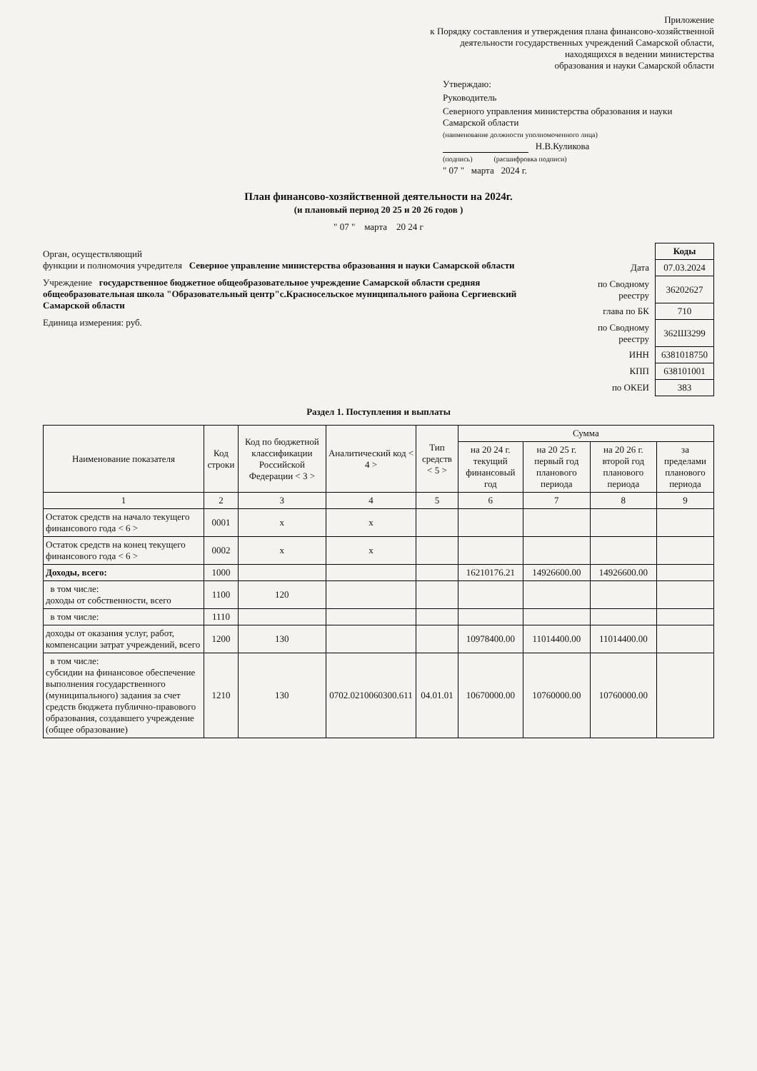Приложение
к Порядку составления и утверждения плана финансово-хозяйственной
деятельности государственных учреждений Самарской области,
находящихся в ведении министерства
образования и науки Самарской области
Утверждаю:
Руководитель
Северного управления министерства образования и науки Самарской области
(наименование должности уполномоченного лица)
Н.В.Куликова
(подпись) (расшифровка подписи)
" 07 " марта 2024 г.
План финансово-хозяйственной деятельности на 2024г.
(и плановый период 20 25 и 20 26 годов )
" 07 " марта 20 24 г
Орган, осуществляющий
функции и полномочия учредителя Северное управление министерства образования и науки Самарской области
Учреждение государственное бюджетное общеобразовательное учреждение Самарской области средняя общеобразовательная школа "Образовательный центр"с.Красносельское муниципального района Сергиевский Самарской области
Единица измерения: руб.
| | Коды |
| Дата | 07.03.2024 |
| по Сводному реестру | 36202627 |
| глава по БК | 710 |
| по Сводному реестру | 362Ш3299 |
| ИНН | 6381018750 |
| КПП | 638101001 |
| по ОКЕИ | 383 |
Раздел 1. Поступления и выплаты
| Наименование показателя | Код строки | Код по бюджетной классификации Российской Федерации < 3 > | Аналитический код < 4 > | Тип средств < 5 > | Сумма | | | |
| --- | --- | --- | --- | --- | --- | --- | --- | --- |
| | | | | | на 20 24 г. текущий финансовый год | на 20 25 г. первый год планового периода | на 20 26 г. второй год планового периода | за пределами планового периода |
| 1 | 2 | 3 | 4 | 5 | 6 | 7 | 8 | 9 |
| Остаток средств на начало текущего финансового года < 6 > | 0001 | x | x | | | | | |
| Остаток средств на конец текущего финансового года < 6 > | 0002 | x | x | | | | | |
| Доходы, всего: | 1000 | | | | 16210176.21 | 14926600.00 | 14926600.00 | |
| в том числе: доходы от собственности, всего | 1100 | 120 | | | | | | |
| в том числе: | 1110 | | | | | | | |
| доходы от оказания услуг, работ, компенсации затрат учреждений, всего | 1200 | 130 | | | 10978400.00 | 11014400.00 | 11014400.00 | |
| в том числе: субсидии на финансовое обеспечение выполнения государственного (муниципального) задания за счет средств бюджета публично-правового образования, создавшего учреждение (общее образование) | 1210 | 130 | 0702.0210060300.611 | 04.01.01 | 10670000.00 | 10760000.00 | 10760000.00 | |